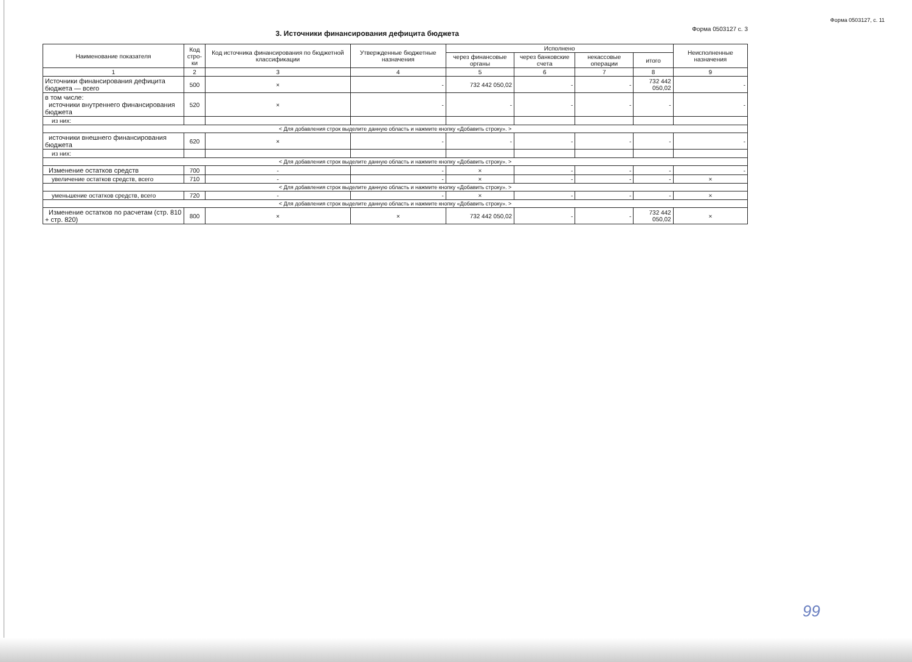Форма 0503127, с. 11
3. Источники финансирования дефицита бюджета
Форма 0503127 с. 3
| Наименование показателя | Код стро-ки | Код источника финансирования по бюджетной классификации | Утвержденные бюджетные назначения | Исполнено | | | | Неисполненные назначения |
| --- | --- | --- | --- | --- | --- | --- | --- | --- |
| | | | | через финансовые органы | через банковские счета | некассовые операции | итого | |
| 1 | 2 | 3 | 4 | 5 | 6 | 7 | 8 | 9 |
| Источники финансирования дефицита бюджета — всего | 500 | × | - | 732 442 050,02 | - | - | 732 442 050,02 | - |
| в том числе: источники внутреннего финансирования бюджета | 520 | × | - | - | - | - | - | - |
| из них: | | | | | | | | |
| < Для добавления строк выделите данную область и нажмите кнопку «Добавить строку». > | | | | | | | | |
| источники внешнего финансирования бюджета | 620 | × | - | - | - | - | - | - |
| из них: | | | | | | | | |
| < Для добавления строк выделите данную область и нажмите кнопку «Добавить строку». > | | | | | | | | |
| Изменение остатков средств | 700 | - | - | × | - | - | - | - |
| увеличение остатков средств, всего | 710 | - | - | × | - | - | - | × |
| < Для добавления строк выделите данную область и нажмите кнопку «Добавить строку». > | | | | | | | | |
| уменьшение остатков средств, всего | 720 | - | - | × | - | - | - | × |
| < Для добавления строк выделите данную область и нажмите кнопку «Добавить строку». > | | | | | | | | |
| Изменение остатков по расчетам (стр. 810 + стр. 820) | 800 | × | × | 732 442 050,02 | - | - | 732 442 050,02 | × |
99